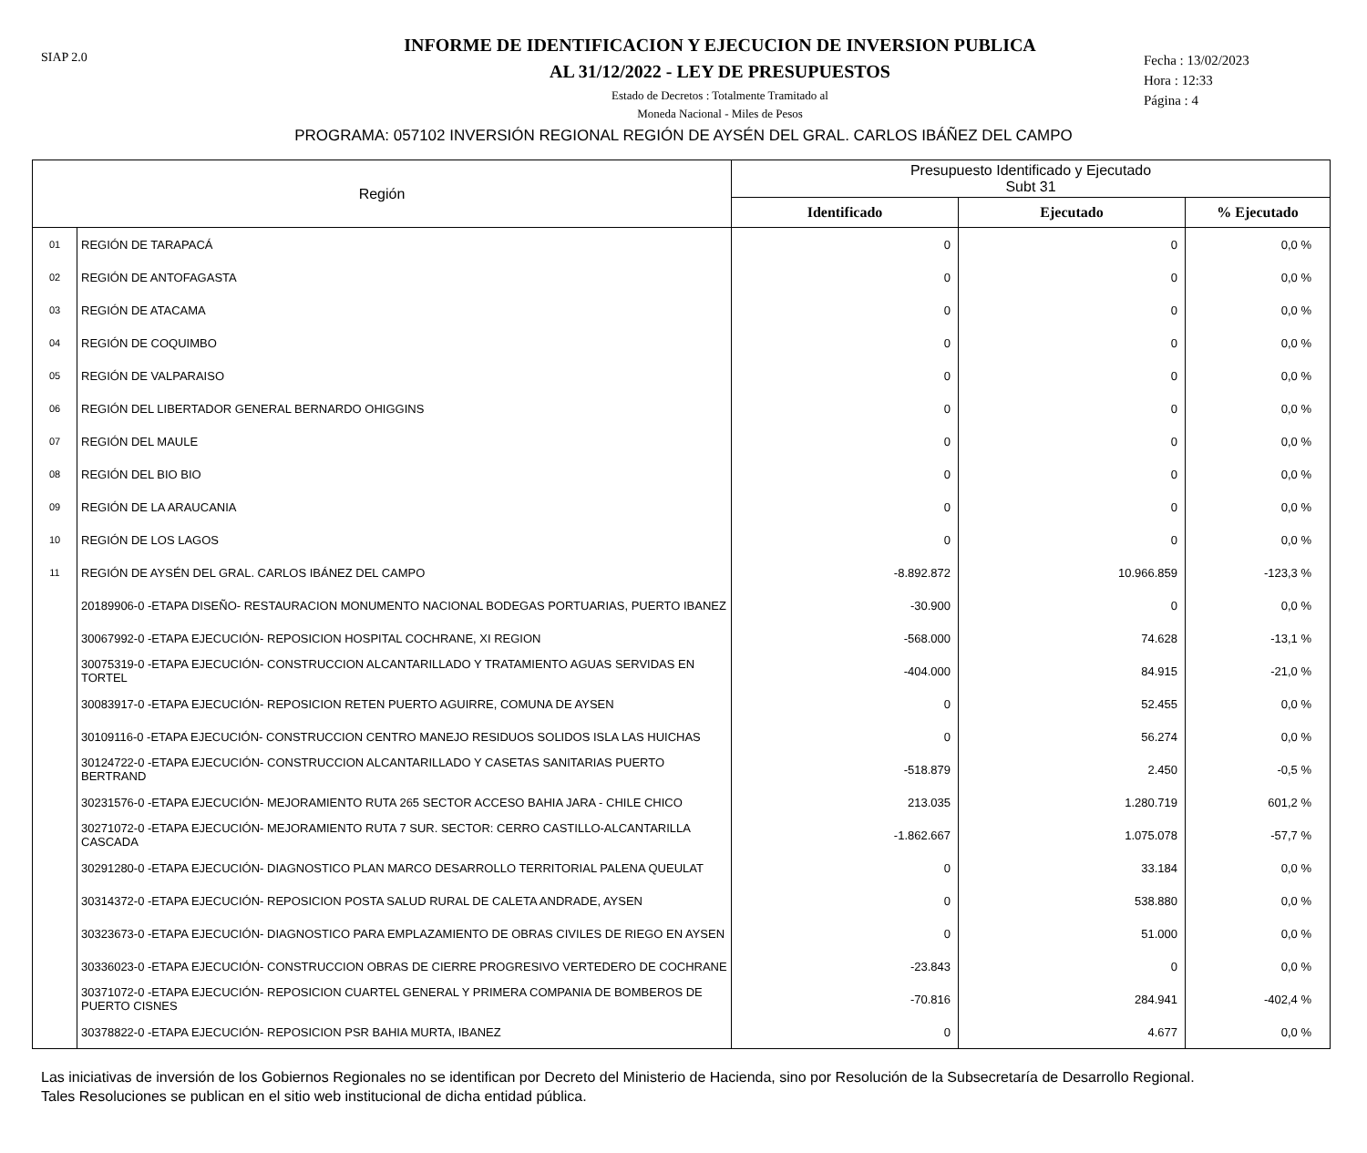SIAP 2.0
INFORME DE IDENTIFICACION Y EJECUCION DE INVERSION PUBLICA
AL 31/12/2022 - LEY DE PRESUPUESTOS
Estado de Decretos : Totalmente Tramitado al
Moneda Nacional - Miles de Pesos
Fecha : 13/02/2023
Hora : 12:33
Página : 4
PROGRAMA: 057102 INVERSIÓN REGIONAL REGIÓN DE AYSÉN DEL GRAL. CARLOS IBÁÑEZ DEL CAMPO
| Región | | Presupuesto Identificado y Ejecutado Subt 31 | | |
| --- | --- | --- | --- | --- |
| | | Identificado | Ejecutado | % Ejecutado |
| 01 | REGIÓN DE TARAPACÁ | 0 | 0 | 0,0 % |
| 02 | REGIÓN DE ANTOFAGASTA | 0 | 0 | 0,0 % |
| 03 | REGIÓN DE ATACAMA | 0 | 0 | 0,0 % |
| 04 | REGIÓN DE COQUIMBO | 0 | 0 | 0,0 % |
| 05 | REGIÓN DE VALPARAISO | 0 | 0 | 0,0 % |
| 06 | REGIÓN DEL LIBERTADOR GENERAL BERNARDO OHIGGINS | 0 | 0 | 0,0 % |
| 07 | REGIÓN DEL MAULE | 0 | 0 | 0,0 % |
| 08 | REGIÓN DEL BIO BIO | 0 | 0 | 0,0 % |
| 09 | REGIÓN DE LA ARAUCANIA | 0 | 0 | 0,0 % |
| 10 | REGIÓN DE LOS LAGOS | 0 | 0 | 0,0 % |
| 11 | REGIÓN DE AYSÉN DEL GRAL. CARLOS IBÁNEZ DEL CAMPO | -8.892.872 | 10.966.859 | -123,3 % |
| | 20189906-0 -ETAPA DISEÑO- RESTAURACION MONUMENTO NACIONAL BODEGAS PORTUARIAS, PUERTO IBANEZ | -30.900 | 0 | 0,0 % |
| | 30067992-0 -ETAPA EJECUCIÓN- REPOSICION HOSPITAL COCHRANE, XI REGION | -568.000 | 74.628 | -13,1 % |
| | 30075319-0 -ETAPA EJECUCIÓN- CONSTRUCCION ALCANTARILLADO Y TRATAMIENTO AGUAS SERVIDAS EN TORTEL | -404.000 | 84.915 | -21,0 % |
| | 30083917-0 -ETAPA EJECUCIÓN- REPOSICION RETEN PUERTO AGUIRRE, COMUNA DE AYSEN | 0 | 52.455 | 0,0 % |
| | 30109116-0 -ETAPA EJECUCIÓN- CONSTRUCCION CENTRO MANEJO RESIDUOS SOLIDOS ISLA LAS HUICHAS | 0 | 56.274 | 0,0 % |
| | 30124722-0 -ETAPA EJECUCIÓN- CONSTRUCCION ALCANTARILLADO Y CASETAS SANITARIAS PUERTO BERTRAND | -518.879 | 2.450 | -0,5 % |
| | 30231576-0 -ETAPA EJECUCIÓN- MEJORAMIENTO RUTA 265 SECTOR ACCESO BAHIA JARA - CHILE CHICO | 213.035 | 1.280.719 | 601,2 % |
| | 30271072-0 -ETAPA EJECUCIÓN- MEJORAMIENTO RUTA 7 SUR. SECTOR: CERRO CASTILLO-ALCANTARILLA CASCADA | -1.862.667 | 1.075.078 | -57,7 % |
| | 30291280-0 -ETAPA EJECUCIÓN- DIAGNOSTICO PLAN MARCO DESARROLLO TERRITORIAL PALENA QUEULAT | 0 | 33.184 | 0,0 % |
| | 30314372-0 -ETAPA EJECUCIÓN- REPOSICION POSTA SALUD RURAL DE CALETA ANDRADE, AYSEN | 0 | 538.880 | 0,0 % |
| | 30323673-0 -ETAPA EJECUCIÓN- DIAGNOSTICO PARA EMPLAZAMIENTO DE OBRAS CIVILES DE RIEGO EN AYSEN | 0 | 51.000 | 0,0 % |
| | 30336023-0 -ETAPA EJECUCIÓN- CONSTRUCCION OBRAS DE CIERRE PROGRESIVO VERTEDERO DE COCHRANE | -23.843 | 0 | 0,0 % |
| | 30371072-0 -ETAPA EJECUCIÓN- REPOSICION CUARTEL GENERAL Y PRIMERA COMPANIA DE BOMBEROS DE PUERTO CISNES | -70.816 | 284.941 | -402,4 % |
| | 30378822-0 -ETAPA EJECUCIÓN- REPOSICION PSR BAHIA MURTA, IBANEZ | 0 | 4.677 | 0,0 % |
Las iniciativas de inversión de los Gobiernos Regionales no se identifican por Decreto del Ministerio de Hacienda, sino por Resolución de la Subsecretaría de Desarrollo Regional.
Tales Resoluciones se publican en el sitio web institucional de dicha entidad pública.